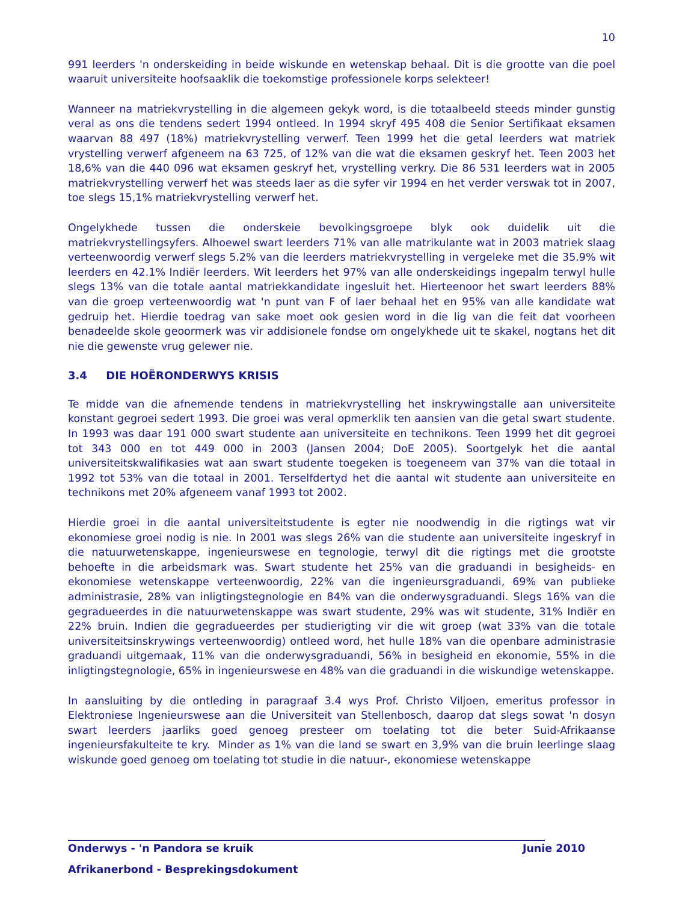10
991 leerders 'n onderskeiding in beide wiskunde en wetenskap behaal. Dit is die grootte van die poel waaruit universiteite hoofsaaklik die toekomstige professionele korps selekteer!
Wanneer na matriekvrystelling in die algemeen gekyk word, is die totaalbeeld steeds minder gunstig veral as ons die tendens sedert 1994 ontleed. In 1994 skryf 495 408 die Senior Sertifikaat eksamen waarvan 88 497 (18%) matriekvrystelling verwerf. Teen 1999 het die getal leerders wat matriek vrystelling verwerf afgeneem na 63 725, of 12% van die wat die eksamen geskryf het. Teen 2003 het 18,6% van die 440 096 wat eksamen geskryf het, vrystelling verkry. Die 86 531 leerders wat in 2005 matriekvrystelling verwerf het was steeds laer as die syfer vir 1994 en het verder verswak tot in 2007, toe slegs 15,1% matriekvrystelling verwerf het.
Ongelykhede tussen die onderskeie bevolkingsgroepe blyk ook duidelik uit die matriekvrystellingsyfers. Alhoewel swart leerders 71% van alle matrikulante wat in 2003 matriek slaag verteenwoordig verwerf slegs 5.2% van die leerders matriekvrystelling in vergeleke met die 35.9% wit leerders en 42.1% Indiër leerders. Wit leerders het 97% van alle onderskeidings ingepalm terwyl hulle slegs 13% van die totale aantal matriekkandidate ingesluit het. Hierteenoor het swart leerders 88% van die groep verteenwoordig wat 'n punt van F of laer behaal het en 95% van alle kandidate wat gedruip het. Hierdie toedrag van sake moet ook gesien word in die lig van die feit dat voorheen benadeelde skole geoormerk was vir addisionele fondse om ongelykhede uit te skakel, nogtans het dit nie die gewenste vrug gelewer nie.
3.4 DIE HOËRONDERWYS KRISIS
Te midde van die afnemende tendens in matriekvrystelling het inskrywingstalle aan universiteite konstant gegroei sedert 1993. Die groei was veral opmerklik ten aansien van die getal swart studente. In 1993 was daar 191 000 swart studente aan universiteite en technikons. Teen 1999 het dit gegroei tot 343 000 en tot 449 000 in 2003 (Jansen 2004; DoE 2005). Soortgelyk het die aantal universiteitskwalifikasies wat aan swart studente toegeken is toegeneem van 37% van die totaal in 1992 tot 53% van die totaal in 2001. Terselfdertyd het die aantal wit studente aan universiteite en technikons met 20% afgeneem vanaf 1993 tot 2002.
Hierdie groei in die aantal universiteitstudente is egter nie noodwendig in die rigtings wat vir ekonomiese groei nodig is nie. In 2001 was slegs 26% van die studente aan universiteite ingeskryf in die natuurwetenskappe, ingenieurswese en tegnologie, terwyl dit die rigtings met die grootste behoefte in die arbeidsmark was. Swart studente het 25% van die graduandi in besigheids- en ekonomiese wetenskappe verteenwoordig, 22% van die ingenieursgraduandi, 69% van publieke administrasie, 28% van inligtingstegnologie en 84% van die onderwysgraduandi. Slegs 16% van die gegradueerdes in die natuurwetenskappe was swart studente, 29% was wit studente, 31% Indiër en 22% bruin. Indien die gegradueerdes per studierigting vir die wit groep (wat 33% van die totale universiteitsinskrywings verteenwoordig) ontleed word, het hulle 18% van die openbare administrasie graduandi uitgemaak, 11% van die onderwysgraduandi, 56% in besigheid en ekonomie, 55% in die inligtingstegnologie, 65% in ingenieurswese en 48% van die graduandi in die wiskundige wetenskappe.
In aansluiting by die ontleding in paragraaf 3.4 wys Prof. Christo Viljoen, emeritus professor in Elektroniese Ingenieurswese aan die Universiteit van Stellenbosch, daarop dat slegs sowat 'n dosyn swart leerders jaarliks goed genoeg presteer om toelating tot die beter Suid-Afrikaanse ingenieursfakulteite te kry. Minder as 1% van die land se swart en 3,9% van die bruin leerlinge slaag wiskunde goed genoeg om toelating tot studie in die natuur-, ekonomiese wetenskappe
Onderwys - 'n Pandora se kruik Junie 2010
Afrikanerbond - Besprekingsdokument